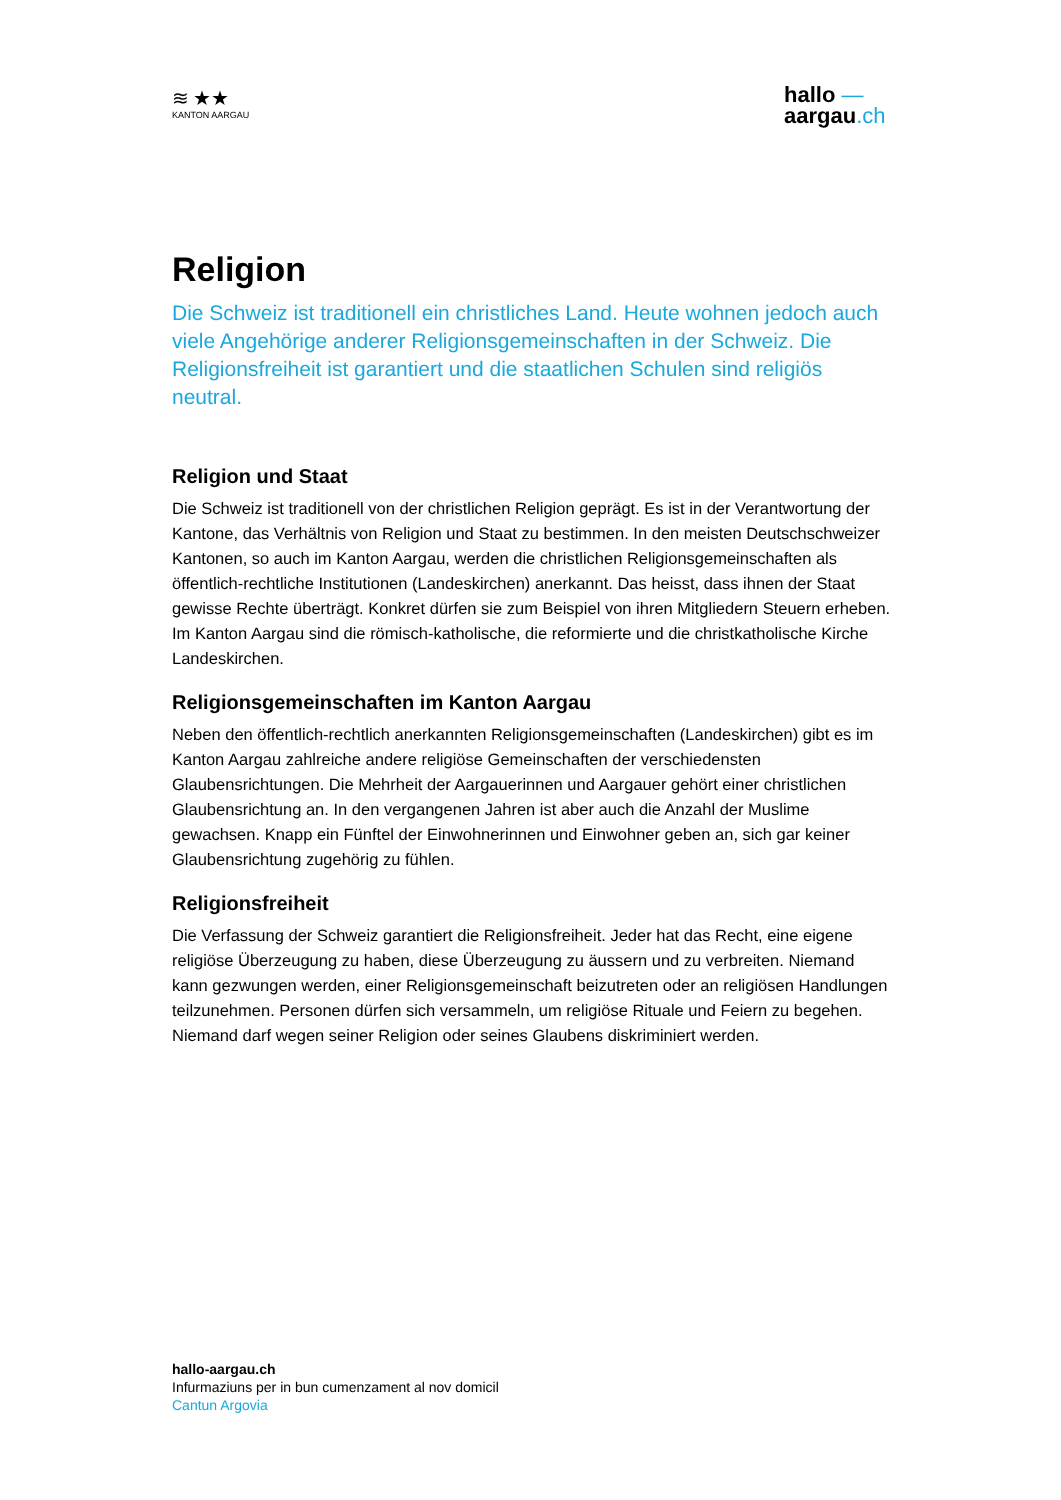≋ ★★
KANTON AARGAU
hallo —
aargau.ch
Religion
Die Schweiz ist traditionell ein christliches Land. Heute wohnen jedoch auch viele Angehörige anderer Religionsgemeinschaften in der Schweiz. Die Religionsfreiheit ist garantiert und die staatlichen Schulen sind religiös neutral.
Religion und Staat
Die Schweiz ist traditionell von der christlichen Religion geprägt. Es ist in der Verantwortung der Kantone, das Verhältnis von Religion und Staat zu bestimmen. In den meisten Deutschschweizer Kantonen, so auch im Kanton Aargau, werden die christlichen Religionsgemeinschaften als öffentlich-rechtliche Institutionen (Landeskirchen) anerkannt. Das heisst, dass ihnen der Staat gewisse Rechte überträgt. Konkret dürfen sie zum Beispiel von ihren Mitgliedern Steuern erheben. Im Kanton Aargau sind die römisch-katholische, die reformierte und die christkatholische Kirche Landeskirchen.
Religionsgemeinschaften im Kanton Aargau
Neben den öffentlich-rechtlich anerkannten Religionsgemeinschaften (Landeskirchen) gibt es im Kanton Aargau zahlreiche andere religiöse Gemeinschaften der verschiedensten Glaubensrichtungen. Die Mehrheit der Aargauerinnen und Aargauer gehört einer christlichen Glaubensrichtung an. In den vergangenen Jahren ist aber auch die Anzahl der Muslime gewachsen. Knapp ein Fünftel der Einwohnerinnen und Einwohner geben an, sich gar keiner Glaubensrichtung zugehörig zu fühlen.
Religionsfreiheit
Die Verfassung der Schweiz garantiert die Religionsfreiheit. Jeder hat das Recht, eine eigene religiöse Überzeugung zu haben, diese Überzeugung zu äussern und zu verbreiten. Niemand kann gezwungen werden, einer Religionsgemeinschaft beizutreten oder an religiösen Handlungen teilzunehmen. Personen dürfen sich versammeln, um religiöse Rituale und Feiern zu begehen. Niemand darf wegen seiner Religion oder seines Glaubens diskriminiert werden.
hallo-aargau.ch
Infurmaziuns per in bun cumenzament al nov domicil
Cantun Argovia